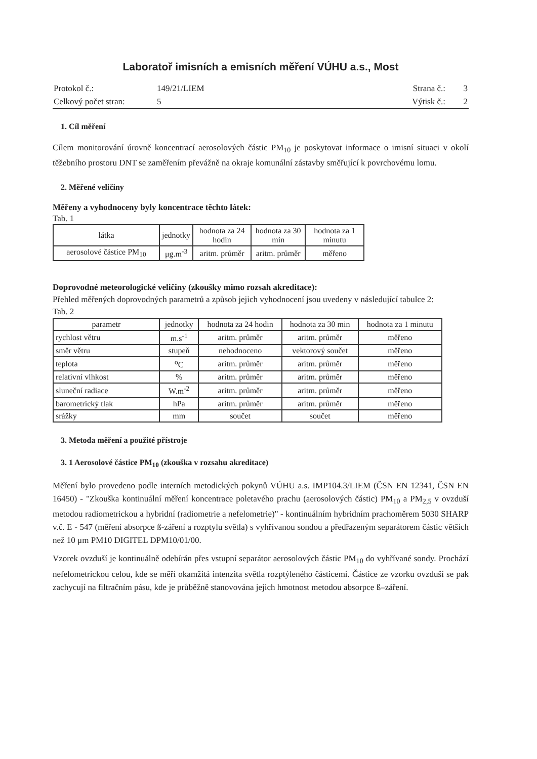Laboratoř imisních a emisních měření VÚHU a.s., Most
| Protokol č.: | 149/21/LIEM | Strana č.: | 3 |
| Celkový počet stran: | 5 | Výtisk č.: | 2 |
1. Cíl měření
Cílem monitorování úrovně koncentrací aerosolových částic PM<sub>10</sub> je poskytovat informace o imisní situaci v okolí těžebního prostoru DNT se zaměřením převážně na okraje komunální zástavby směřující k povrchovému lomu.
2. Měřené veličiny
Měřeny a vyhodnoceny byly koncentrace těchto látek:
Tab. 1
| látka | jednotky | hodnota za 24 hodin | hodnota za 30 min | hodnota za 1 minutu |
| --- | --- | --- | --- | --- |
| aerosolové částice PM<sub>10</sub> | μg.m<sup>-3</sup> | aritm. průměr | aritm. průměr | měřeno |
Doprovodné meteorologické veličiny (zkoušky mimo rozsah akreditace):
Přehled měřených doprovodných parametrů a způsob jejich vyhodnocení jsou uvedeny v následující tabulce 2:
Tab. 2
| parametr | jednotky | hodnota za 24 hodin | hodnota za 30 min | hodnota za 1 minutu |
| --- | --- | --- | --- | --- |
| rychlost větru | m.s<sup>-1</sup> | aritm. průměr | aritm. průměr | měřeno |
| směr větru | stupeň | nehodnoceno | vektorový součet | měřeno |
| teplota | <sup>o</sup> C | aritm. průměr | aritm. průměr | měřeno |
| relativní vlhkost | % | aritm. průměr | aritm. průměr | měřeno |
| sluneční radiace | W.m<sup>-2</sup> | aritm. průměr | aritm. průměr | měřeno |
| barometrický tlak | hPa | aritm. průměr | aritm. průměr | měřeno |
| srážky | mm | součet | součet | měřeno |
3. Metoda měření a použité přístroje
3. 1 Aerosolové částice PM<sub>10</sub> (zkouška v rozsahu akreditace)
Měření bylo provedeno podle interních metodických pokynů VÚHU a.s. IMP104.3/LIEM (ČSN EN 12341, ČSN EN 16450) - "Zkouška kontinuální měření koncentrace poletavého prachu (aerosolových částic) PM<sub>10</sub> a PM<sub>2,5</sub> v ovzduší metodou radiometrickou a hybridní (radiometrie a nefelometrie)" - kontinuálním hybridním prachoměrem 5030 SHARP v.č. E - 547 (měření absorpce ß-záření a rozptylu světla) s vyhřívanou sondou a předřazeným separátorem částic větších než 10 μm PM10 DIGITEL DPM10/01/00.
Vzorek ovzduší je kontinuálně odebírán přes vstupní separátor aerosolových částic PM<sub>10</sub> do vyhřívané sondy. Prochází nefelometrickou celou, kde se měří okamžitá intenzita světla rozptýleného částicemi. Částice ze vzorku ovzduší se pak zachycují na filtračním pásu, kde je průběžně stanovována jejich hmotnost metodou absorpce ß–záření.